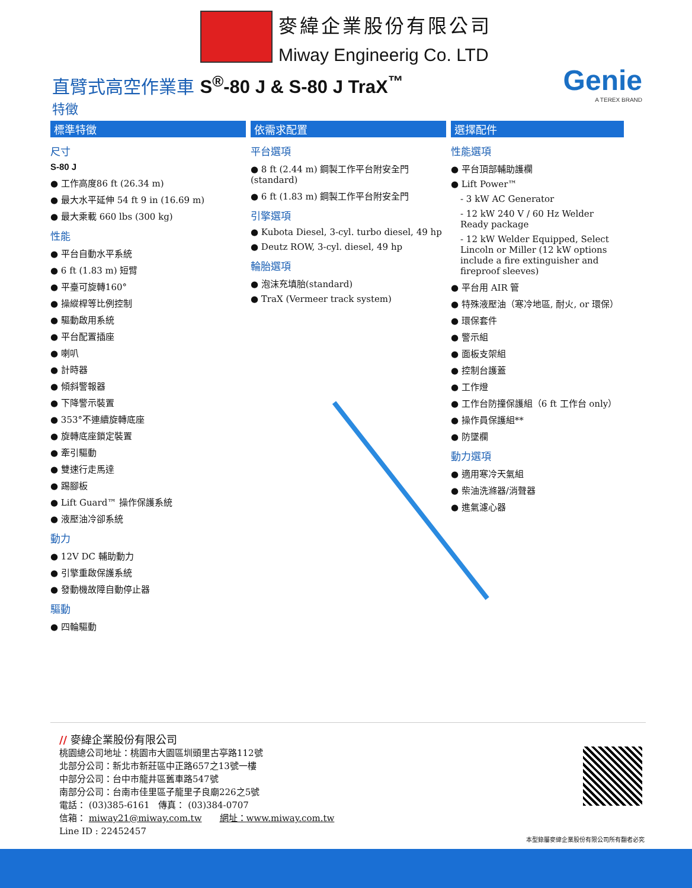麥緯企業股份有限公司
Miway Engineerig Co. LTD
直臂式高空作業車 S<sup>®</sup>-80 J & S-80 J TraX<sup>™</sup>
Genie
A TEREX BRAND
特徵
標準特徵
尺寸
S-80 J
工作高度86 ft (26.34 m)
最大水平延伸 54 ft 9 in (16.69 m)
最大乘載 660 lbs (300 kg)
性能
平台自動水平系統
6 ft (1.83 m) 短臂
平臺可旋轉160°
操縱桿等比例控制
驅動啟用系統
平台配置插座
喇叭
計時器
傾斜警報器
下降警示裝置
353°不連續旋轉底座
旋轉底座鎖定裝置
牽引驅動
雙速行走馬達
踢腳板
Lift Guard™ 操作保護系統
液壓油冷卻系統
動力
12V DC 輔助動力
引擎重啟保護系統
發動機故障自動停止器
驅動
四輪驅動
依需求配置
平台選項
8 ft (2.44 m) 鋼製工作平台附安全門(standard)
6 ft (1.83 m) 鋼製工作平台附安全門
引擎選項
Kubota Diesel, 3-cyl. turbo diesel, 49 hp
Deutz ROW, 3-cyl. diesel, 49 hp
輪胎選項
泡沫充填胎(standard)
TraX (Vermeer track system)
選擇配件
性能選項
平台頂部輔助護欄
Lift Power™
- 3 kW AC Generator
- 12 kW 240 V / 60 Hz Welder Ready package
- 12 kW Welder Equipped, Select Lincoln or Miller (12 kW options include a fire extinguisher and fireproof sleeves)
平台用 AIR 管
特殊液壓油（寒冷地區, 耐火, or 環保）
環保套件
警示組
面板支架組
控制台護蓋
工作燈
工作台防撞保護組（6 ft 工作台 only）
操作員保護組**
防墜欄
動力選項
適用寒冷天氣組
柴油洗滌器/消聲器
進氣濾心器
// 麥緯企業股份有限公司
桃園總公司地址：桃園市大園區圳頭里古亭路112號
北部分公司：新北市新莊區中正路657之13號一樓
中部分公司：台中市龍井區舊車路547號
南部分公司：台南市佳里區子龍里子良廟226之5號
電話： (03)385-6161　傳真： (03)384-0707
信箱： miway21@miway.com.tw　　網址：www.miway.com.tw
Line ID : 22452457
本型錄屬麥緯企業股份有限公司所有翻者必究